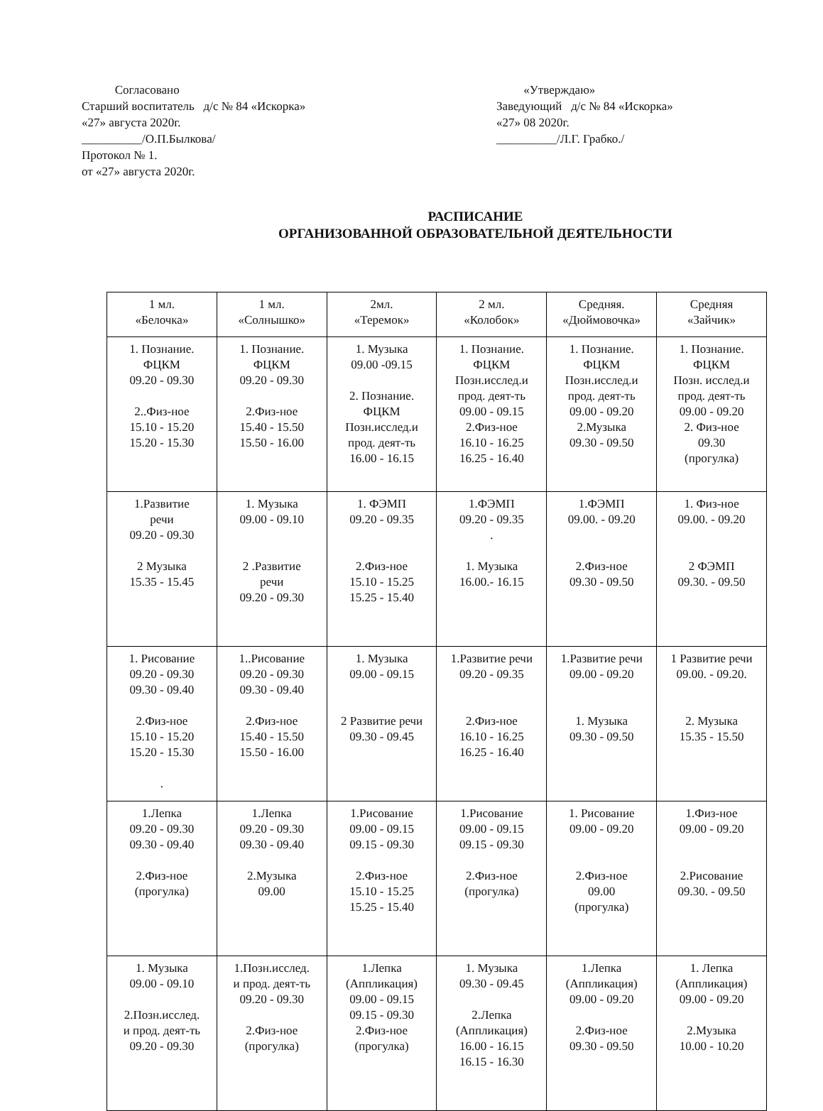Согласовано
Старший воспитатель д/с № 84 «Искорка»
«27» августа 2020г.
__________/О.П.Былкова/
Протокол № 1.
от «27» августа 2020г.
«Утверждаю»
Заведующий д/с № 84 «Искорка»
«27» 08 2020г.
__________/Л.Г. Грабко./
РАСПИСАНИЕ
ОРГАНИЗОВАННОЙ ОБРАЗОВАТЕЛЬНОЙ ДЕЯТЕЛЬНОСТИ
| 1 мл. «Белочка» | 1 мл. «Солнышко» | 2мл. «Теремок» | 2 мл. «Колобок» | Средняя. «Дюймовочка» | Средняя «Зайчик» |
| --- | --- | --- | --- | --- | --- |
| 1. Познание. ФЦКМ 09.20 - 09.30 2..Физ-ное 15.10 - 15.20 15.20 - 15.30 | 1. Познание. ФЦКМ 09.20 - 09.30 2.Физ-ное 15.40 - 15.50 15.50 - 16.00 | 1. Музыка 09.00 -09.15 2. Познание. ФЦКМ Позн.исслед.и прод. деят-ть 16.00 - 16.15 | 1. Познание. ФЦКМ Позн.исслед.и прод. деят-ть 09.00 - 09.15 2.Физ-ное 16.10 - 16.25 16.25 - 16.40 | 1. Познание. ФЦКМ Позн.исслед.и прод. деят-ть 09.00 - 09.20 2.Музыка 09.30 - 09.50 | 1. Познание. ФЦКМ Позн. исслед.и прод. деят-ть 09.00 - 09.20 2. Физ-ное 09.30 (прогулка) |
| 1.Развитие речи 09.20 - 09.30 2 Музыка 15.35 - 15.45 | 1. Музыка 09.00 - 09.10 2 .Развитие речи 09.20 - 09.30 | 1. ФЭМП 09.20 - 09.35 2.Физ-ное 15.10 - 15.25 15.25 - 15.40 | 1.ФЭМП 09.20 - 09.35 . 1. Музыка 16.00.- 16.15 | 1.ФЭМП 09.00. - 09.20 2.Физ-ное 09.30 - 09.50 | 1. Физ-ное 09.00. - 09.20 2 ФЭМП 09.30. - 09.50 |
| 1. Рисование 09.20 - 09.30 09.30 - 09.40 2.Физ-ное 15.10 - 15.20 15.20 - 15.30 . | 1..Рисование 09.20 - 09.30 09.30 - 09.40 2.Физ-ное 15.40 - 15.50 15.50 - 16.00 | 1. Музыка 09.00 - 09.15 2 Развитие речи 09.30 - 09.45 | 1.Развитие речи 09.20 - 09.35 2.Физ-ное 16.10 - 16.25 16.25 - 16.40 | 1.Развитие речи 09.00 - 09.20 1. Музыка 09.30 - 09.50 | 1 Развитие речи 09.00. - 09.20. 2. Музыка 15.35 - 15.50 |
| 1.Лепка 09.20 - 09.30 09.30 - 09.40 2.Физ-ное (прогулка) | 1.Лепка 09.20 - 09.30 09.30 - 09.40 2.Музыка 09.00 | 1.Рисование 09.00 - 09.15 09.15 - 09.30 2.Физ-ное 15.10 - 15.25 15.25 - 15.40 | 1.Рисование 09.00 - 09.15 09.15 - 09.30 2.Физ-ное (прогулка) | 1. Рисование 09.00 - 09.20 2.Физ-ное 09.00 (прогулка) | 1.Физ-ное 09.00 - 09.20 2.Рисование 09.30. - 09.50 |
| 1. Музыка 09.00 - 09.10 2.Позн.исслед. и прод. деят-ть 09.20 - 09.30 | 1.Позн.исслед. и прод. деят-ть 09.20 - 09.30 2.Физ-ное (прогулка) | 1.Лепка (Аппликация) 09.00 - 09.15 09.15 - 09.30 2.Физ-ное (прогулка) | 1. Музыка 09.30 - 09.45 2.Лепка (Аппликация) 16.00 - 16.15 16.15 - 16.30 | 1.Лепка (Аппликация) 09.00 - 09.20 2.Физ-ное 09.30 - 09.50 | 1. Лепка (Аппликация) 09.00 - 09.20 2.Музыка 10.00 - 10.20 |